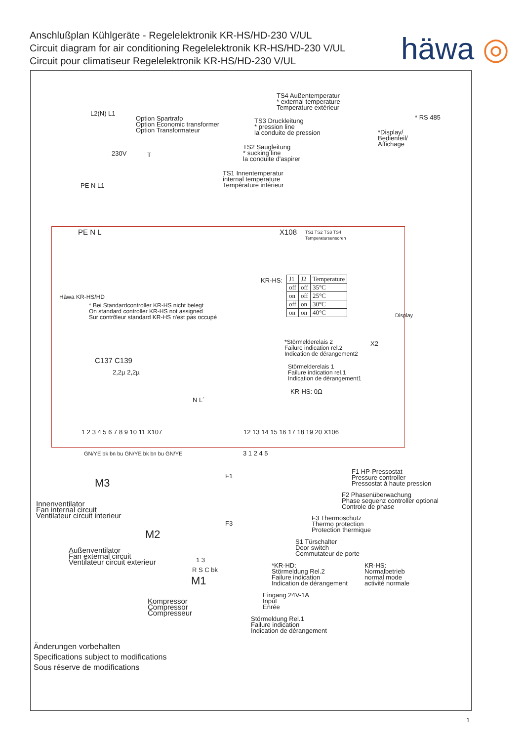Anschlußplan Kühlgeräte - Regelelektronik KR-HS/HD-230 V/UL
Circuit diagram for air conditioning Regelelektronik KR-HS/HD-230 V/UL
Circuit pour climatiseur Regelelektronik KR-HS/HD-230 V/UL
häwa ◎
TS4 Außentemperatur
* external temperature
Temperature extérieur
TS3 Druckleitung
* pression line
la conduite de pression
TS2 Saugleitung
* sucking line
la conduite d'aspirer
TS1 Innentemperatur
internal temperature
Température intérieur
L2(N) L1
Option Spartrafo
Option Economic transformer
Option Transformateur
230V T
* RS 485
*Display/
Bedienteil/
Affichage
PE N L1
PE N L X108
TS1 TS2 TS3 TS4
Temperatursensoren
KR-HS:
| J1 | J2 | Temperature |
| off | off | 35°C |
| on | off | 25°C |
| off | on | 30°C |
| on | on | 40°C |
Häwa KR-HS/HD
* Bei Standardcontroller KR-HS nicht belegt
On standard controller KR-HS not assigned
Sur contrôleur standard KR-HS n'est pas occupé
Display
*Störmelderelais 2
Failure indication rel.2
Indication de dérangement2
X2
Störmelderelais 1
Failure indication rel.1
Indication de dérangement1
KR-HS: 0Ω
C137 C139
2,2µ 2,2µ
N L´
1 2 3 4 5 6 7 8 9 10 11 X107
12 13 14 15 16 17 18 19 20 X106
GN/YE bk bn bu GN/YE bk bn bu GN/YE
3 1 2 4 5
M3
F1
F1 HP-Pressostat
Pressure controller
Pressostat à haute pression
F2 Phasenüberwachung
Phase sequenz controller optional
Controle de phase
Innenventilator
Fan internal circuit
Ventilateur circuit interieur
F3 Thermoschutz
Thermo protection
Protection thermique
F3
M2
S1 Türschalter
Door switch
Commutateur de porte
Außenventilator
Fan external circuit
Ventilateur circuit exterieur
1 3
*KR-HD:
Störmeldung Rel.2
Failure indication
Indication de dérangement
KR-HS:
Normalbetrieb
normal mode
activité normale
R S C bk
M1
Eingang 24V-1A
Input
Enrée
Kompressor
Compressor
Compresseur
Störmeldung Rel.1
Failure indication
Indication de dérangement
Änderungen vorbehalten
Specifications subject to modifications
Sous réserve de modifications
1